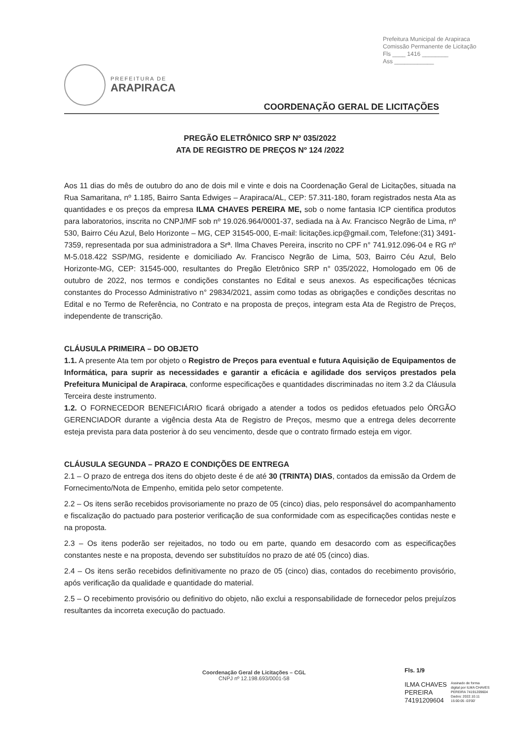Prefeitura Municipal de Arapiraca
Comissão Permanente de Licitação
Fls ____ 1416 ________
Ass ____________
PREFEITURA DE
ARAPIRACA
COORDENAÇÃO GERAL DE LICITAÇÕES
PREGÃO ELETRÔNICO SRP Nº 035/2022
ATA DE REGISTRO DE PREÇOS Nº 124 /2022
Aos 11 dias do mês de outubro do ano de dois mil e vinte e dois na Coordenação Geral de Licitações, situada na Rua Samaritana, nº 1.185, Bairro Santa Edwiges – Arapiraca/AL, CEP: 57.311-180, foram registrados nesta Ata as quantidades e os preços da empresa ILMA CHAVES PEREIRA ME, sob o nome fantasia ICP cientifica produtos para laboratorios, inscrita no CNPJ/MF sob nº 19.026.964/0001-37, sediada na à Av. Francisco Negrão de Lima, nº 530, Bairro Céu Azul, Belo Horizonte – MG, CEP 31545-000, E-mail: licitações.icp@gmail.com, Telefone:(31) 3491-7359, representada por sua administradora a Srª. Ilma Chaves Pereira, inscrito no CPF n° 741.912.096-04 e RG nº M-5.018.422 SSP/MG, residente e domiciliado Av. Francisco Negrão de Lima, 503, Bairro Céu Azul, Belo Horizonte-MG, CEP: 31545-000, resultantes do Pregão Eletrônico SRP n° 035/2022, Homologado em 06 de outubro de 2022, nos termos e condições constantes no Edital e seus anexos. As especificações técnicas constantes do Processo Administrativo n° 29834/2021, assim como todas as obrigações e condições descritas no Edital e no Termo de Referência, no Contrato e na proposta de preços, integram esta Ata de Registro de Preços, independente de transcrição.
CLÁUSULA PRIMEIRA – DO OBJETO
1.1. A presente Ata tem por objeto o Registro de Preços para eventual e futura Aquisição de Equipamentos de Informática, para suprir as necessidades e garantir a eficácia e agilidade dos serviços prestados pela Prefeitura Municipal de Arapiraca, conforme especificações e quantidades discriminadas no item 3.2 da Cláusula Terceira deste instrumento.
1.2. O FORNECEDOR BENEFICIÁRIO ficará obrigado a atender a todos os pedidos efetuados pelo ÓRGÃO GERENCIADOR durante a vigência desta Ata de Registro de Preços, mesmo que a entrega deles decorrente esteja prevista para data posterior à do seu vencimento, desde que o contrato firmado esteja em vigor.
CLÁUSULA SEGUNDA – PRAZO E CONDIÇÕES DE ENTREGA
2.1 – O prazo de entrega dos itens do objeto deste é de até 30 (TRINTA) DIAS, contados da emissão da Ordem de Fornecimento/Nota de Empenho, emitida pelo setor competente.
2.2 – Os itens serão recebidos provisoriamente no prazo de 05 (cinco) dias, pelo responsável do acompanhamento e fiscalização do pactuado para posterior verificação de sua conformidade com as especificações contidas neste e na proposta.
2.3 – Os itens poderão ser rejeitados, no todo ou em parte, quando em desacordo com as especificações constantes neste e na proposta, devendo ser substituídos no prazo de até 05 (cinco) dias.
2.4 – Os itens serão recebidos definitivamente no prazo de 05 (cinco) dias, contados do recebimento provisório, após verificação da qualidade e quantidade do material.
2.5 – O recebimento provisório ou definitivo do objeto, não exclui a responsabilidade de fornecedor pelos prejuízos resultantes da incorreta execução do pactuado.
Coordenação Geral de Licitações – CGL
CNPJ nº 12.198.693/0001-58
Fls. 1/9
ILMA CHAVES
PEREIRA
74191209604
Assinado de forma
digital por ILMA CHAVES
PEREIRA 74191209604
Dados: 2022.10.11
15:00:05 -03'00'